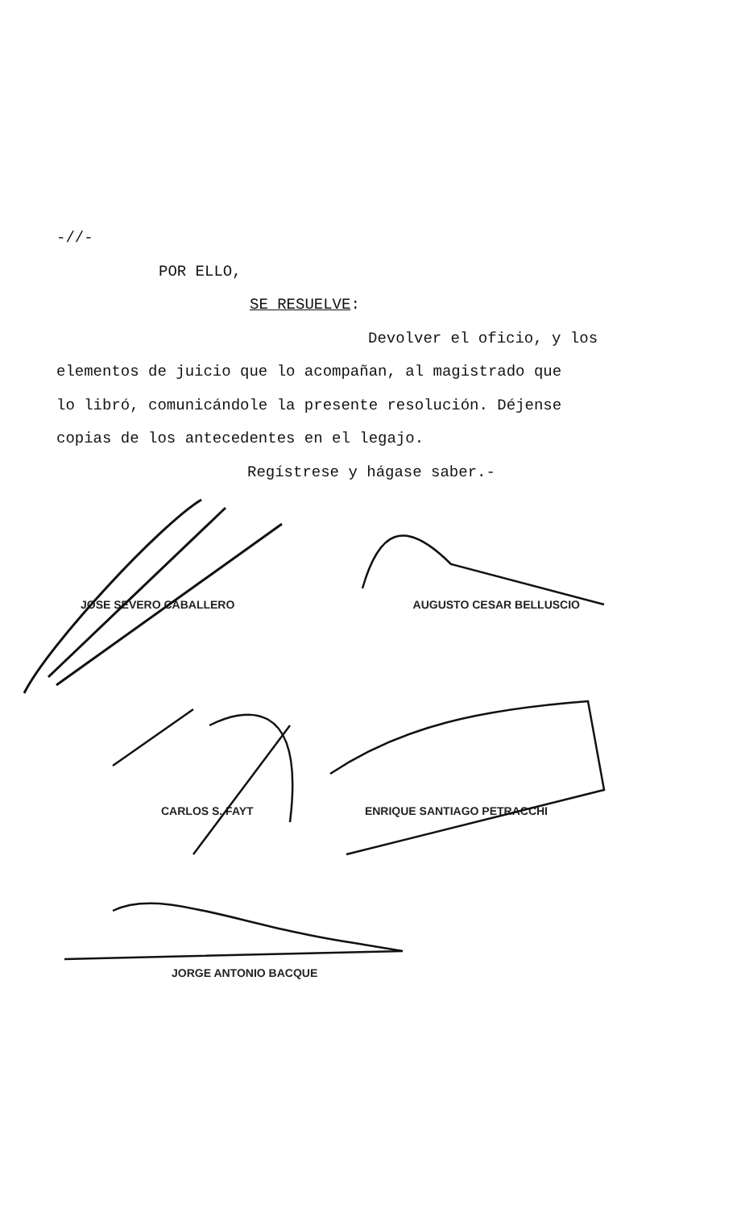-//-
POR ELLO,
SE RESUELVE:
Devolver el oficio, y los
elementos de juicio que lo acompañan, al magistrado que
lo libró, comunicándole la presente resolución. Déjense
copias de los antecedentes en el legajo.
Regístrese y hágase saber.-
JOSE SEVERO CABALLERO AUGUSTO CESAR BELLUSCIO
CARLOS S. FAYT ENRIQUE SANTIAGO PETRACCHI
JORGE ANTONIO BACQUE